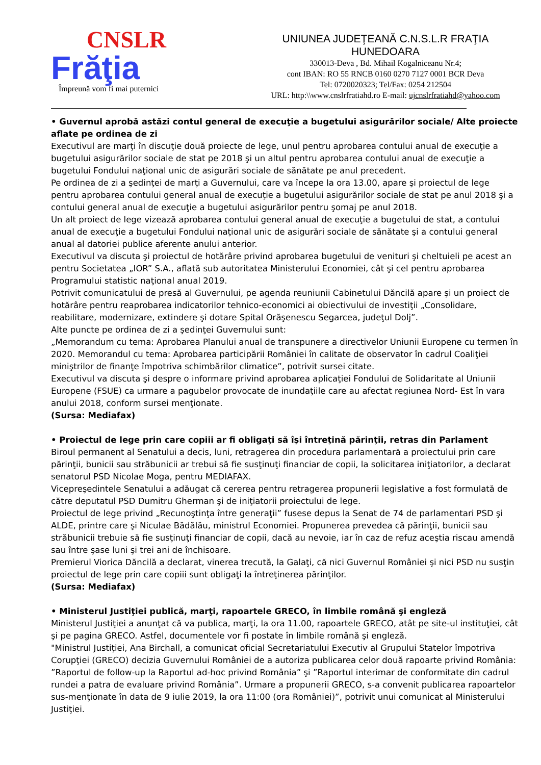CNSLR
Frăţia
Împreună vom fi mai puternici
UNIUNEA JUDEŢEANĂ C.N.S.L.R FRAŢIA
HUNEDOARA
330013-Deva , Bd. Mihail Kogalniceanu Nr.4;
cont IBAN: RO 55 RNCB 0160 0270 7127 0001 BCR Deva
Tel: 0720020323; Tel/Fax: 0254 212504
URL: http:\\www.cnslrfratiahd.ro E-mail: ujcnslrfratiahd@yahoo.com
• Guvernul aprobă astăzi contul general de execuţie a bugetului asigurărilor sociale/ Alte proiecte aflate pe ordinea de zi
Executivul are marţi în discuţie două proiecte de lege, unul pentru aprobarea contului anual de execuţie a bugetului asigurărilor sociale de stat pe 2018 şi un altul pentru aprobarea contului anual de execuţie a bugetului Fondului naţional unic de asigurări sociale de sănătate pe anul precedent.
Pe ordinea de zi a şedinţei de marţi a Guvernului, care va începe la ora 13.00, apare şi proiectul de lege pentru aprobarea contului general anual de execuţie a bugetului asigurărilor sociale de stat pe anul 2018 şi a contului general anual de execuţie a bugetului asigurărilor pentru şomaj pe anul 2018.
Un alt proiect de lege vizează aprobarea contului general anual de execuţie a bugetului de stat, a contului anual de execuţie a bugetului Fondului naţional unic de asigurări sociale de sănătate şi a contului general anual al datoriei publice aferente anului anterior.
Executivul va discuta şi proiectul de hotărâre privind aprobarea bugetului de venituri şi cheltuieli pe acest an pentru Societatea „IOR” S.A., aflată sub autoritatea Ministerului Economiei, cât şi cel pentru aprobarea Programului statistic naţional anual 2019.
Potrivit comunicatului de presă al Guvernului, pe agenda reuniunii Cabinetului Dăncilă apare şi un proiect de hotărâre pentru reaprobarea indicatorilor tehnico-economici ai obiectivului de investiţii „Consolidare, reabilitare, modernizare, extindere şi dotare Spital Orăşenescu Segarcea, judeţul Dolj”.
Alte puncte pe ordinea de zi a şedinţei Guvernului sunt:
„Memorandum cu tema: Aprobarea Planului anual de transpunere a directivelor Uniunii Europene cu termen în 2020. Memorandul cu tema: Aprobarea participării României în calitate de observator în cadrul Coaliţiei miniştrilor de finanţe împotriva schimbărilor climatice”, potrivit sursei citate.
Executivul va discuta şi despre o informare privind aprobarea aplicaţiei Fondului de Solidaritate al Uniunii Europene (FSUE) ca urmare a pagubelor provocate de inundaţiile care au afectat regiunea Nord- Est în vara anului 2018, conform sursei menţionate.
(Sursa: Mediafax)
• Proiectul de lege prin care copiii ar fi obligaţi să îşi întreţină părinţii, retras din Parlament
Biroul permanent al Senatului a decis, luni, retragerea din procedura parlamentară a proiectului prin care părinţii, bunicii sau străbunicii ar trebui să fie susţinuţi financiar de copii, la solicitarea iniţiatorilor, a declarat senatorul PSD Nicolae Moga, pentru MEDIAFAX.
Vicepreşedintele Senatului a adăugat că cererea pentru retragerea propunerii legislative a fost formulată de către deputatul PSD Dumitru Gherman şi de iniţiatorii proiectului de lege.
Proiectul de lege privind „Recunoştinţa între generaţii” fusese depus la Senat de 74 de parlamentari PSD şi ALDE, printre care şi Niculae Bădălău, ministrul Economiei. Propunerea prevedea că părinţii, bunicii sau străbunicii trebuie să fie susţinuţi financiar de copii, dacă au nevoie, iar în caz de refuz aceştia riscau amendă sau între şase luni şi trei ani de închisoare.
Premierul Viorica Dăncilă a declarat, vinerea trecută, la Galaţi, că nici Guvernul României şi nici PSD nu susţin proiectul de lege prin care copiii sunt obligaţi la întreţinerea părinţilor.
(Sursa: Mediafax)
• Ministerul Justiţiei publică, marţi, rapoartele GRECO, în limbile română şi engleză
Ministerul Justiţiei a anunţat că va publica, marţi, la ora 11.00, rapoartele GRECO, atât pe site-ul instituţiei, cât şi pe pagina GRECO. Astfel, documentele vor fi postate în limbile română şi engleză.
"Ministrul Justiţiei, Ana Birchall, a comunicat oficial Secretariatului Executiv al Grupului Statelor împotriva Corupţiei (GRECO) decizia Guvernului României de a autoriza publicarea celor două rapoarte privind România: ”Raportul de follow-up la Raportul ad-hoc privind România” şi ”Raportul interimar de conformitate din cadrul rundei a patra de evaluare privind România”. Urmare a propunerii GRECO, s-a convenit publicarea rapoartelor sus-menţionate în data de 9 iulie 2019, la ora 11:00 (ora României)”, potrivit unui comunicat al Ministerului Justiţiei.